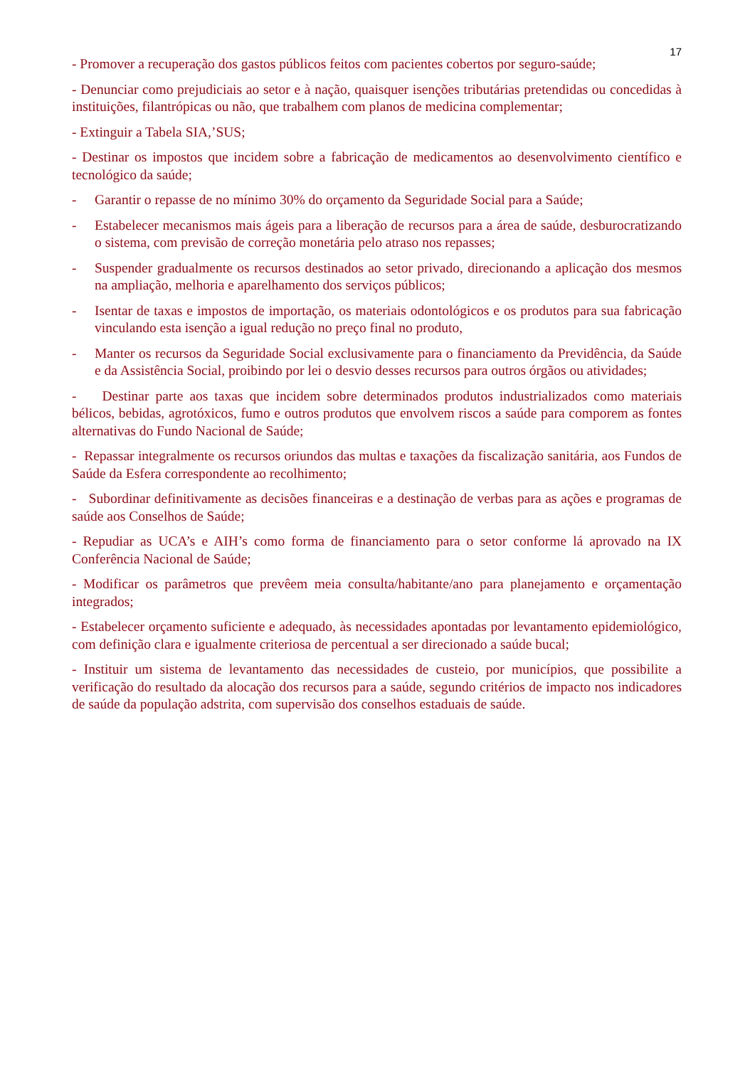17
- Promover a recuperação dos gastos públicos feitos com pacientes cobertos por seguro-saúde;
- Denunciar como prejudiciais ao setor e à nação, quaisquer isenções tributárias pretendidas ou concedidas à instituições, filantrópicas ou não, que trabalhem com planos de medicina complementar;
- Extinguir a Tabela SIA,’SUS;
- Destinar os impostos que incidem sobre a fabricação de medicamentos ao desenvolvimento científico e tecnológico da saúde;
- Garantir o repasse de no mínimo 30% do orçamento da Seguridade Social para a Saúde;
- Estabelecer mecanismos mais ágeis para a liberação de recursos para a área de saúde, desburocratizando o sistema, com previsão de correção monetária pelo atraso nos repasses;
- Suspender gradualmente os recursos destinados ao setor privado, direcionando a aplicação dos mesmos na ampliação, melhoria e aparelhamento dos serviços públicos;
- Isentar de taxas e impostos de importação, os materiais odontológicos e os produtos para sua fabricação vinculando esta isenção a igual redução no preço final no produto,
- Manter os recursos da Seguridade Social exclusivamente para o financiamento da Previdência, da Saúde e da Assistência Social, proibindo por lei o desvio desses recursos para outros órgãos ou atividades;
- Destinar parte aos taxas que incidem sobre determinados produtos industrializados como materiais bélicos, bebidas, agrotóxicos, fumo e outros produtos que envolvem riscos a saúde para comporem as fontes alternativas do Fundo Nacional de Saúde;
- Repassar integralmente os recursos oriundos das multas e taxações da fiscalização sanitária, aos Fundos de Saúde da Esfera correspondente ao recolhimento;
- Subordinar definitivamente as decisões financeiras e a destinação de verbas para as ações e programas de saúde aos Conselhos de Saúde;
- Repudiar as UCA’s e AIH’s como forma de financiamento para o setor conforme lá aprovado na IX Conferência Nacional de Saúde;
- Modificar os parâmetros que prevêem meia consulta/habitante/ano para planejamento e orçamentação integrados;
- Estabelecer orçamento suficiente e adequado, às necessidades apontadas por levantamento epidemiológico, com definição clara e igualmente criteriosa de percentual a ser direcionado a saúde bucal;
- Instituir um sistema de levantamento das necessidades de custeio, por municípios, que possibilite a verificação do resultado da alocação dos recursos para a saúde, segundo critérios de impacto nos indicadores de saúde da população adstrita, com supervisão dos conselhos estaduais de saúde.